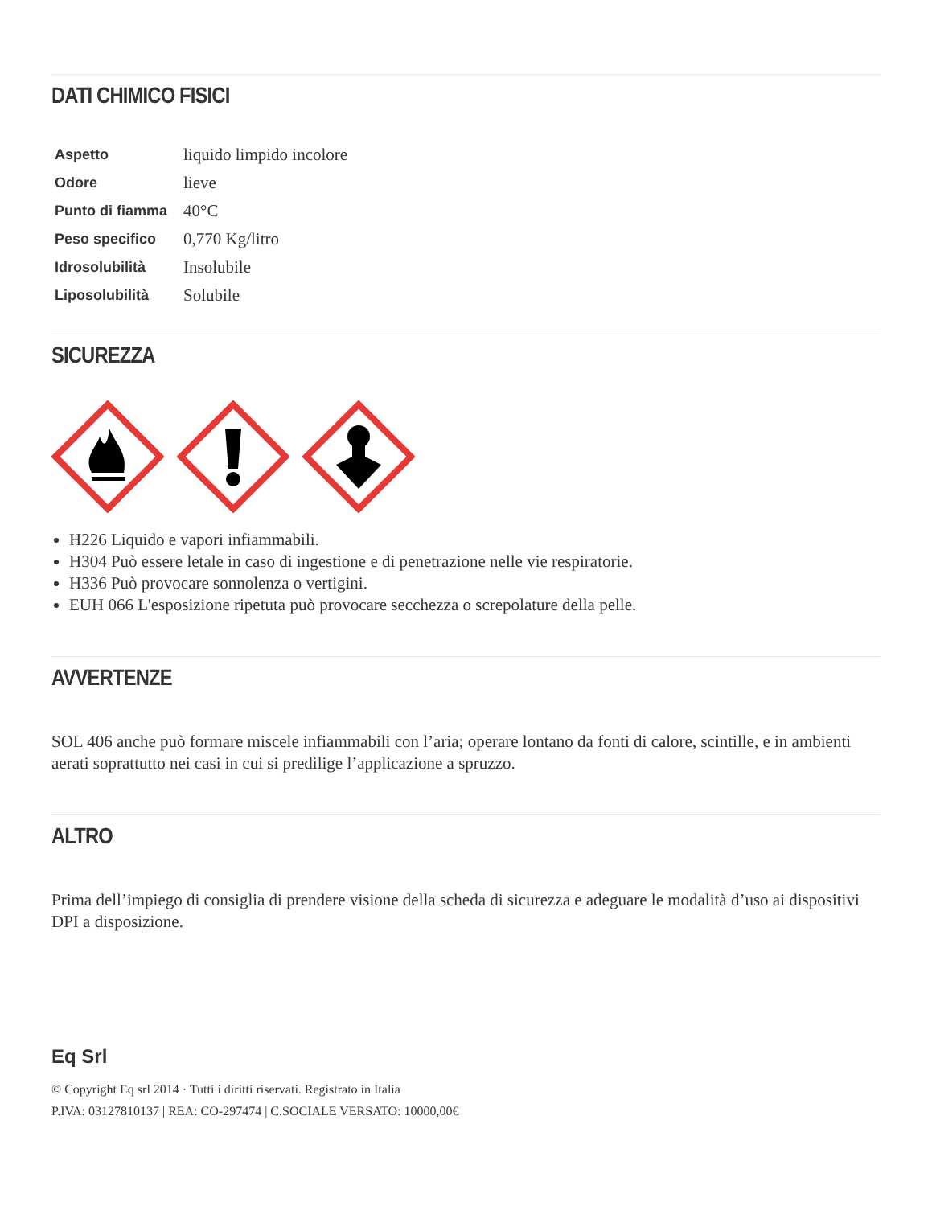DATI CHIMICO FISICI
| Aspetto | liquido limpido incolore |
| Odore | lieve |
| Punto di fiamma | 40°C |
| Peso specifico | 0,770 Kg/litro |
| Idrosolubilità | Insolubile |
| Liposolubilità | Solubile |
SICUREZZA
H226 Liquido e vapori infiammabili.
H304 Può essere letale in caso di ingestione e di penetrazione nelle vie respiratorie.
H336 Può provocare sonnolenza o vertigini.
EUH 066 L'esposizione ripetuta può provocare secchezza o screpolature della pelle.
AVVERTENZE
SOL 406 anche può formare miscele infiammabili con l’aria; operare lontano da fonti di calore, scintille, e in ambienti aerati soprattutto nei casi in cui si predilige l’applicazione a spruzzo.
ALTRO
Prima dell’impiego di consiglia di prendere visione della scheda di sicurezza e adeguare le modalità d’uso ai dispositivi DPI a disposizione.
Eq Srl
© Copyright Eq srl 2014 · Tutti i diritti riservati. Registrato in Italia
P.IVA: 03127810137 | REA: CO-297474 | C.SOCIALE VERSATO: 10000,00€